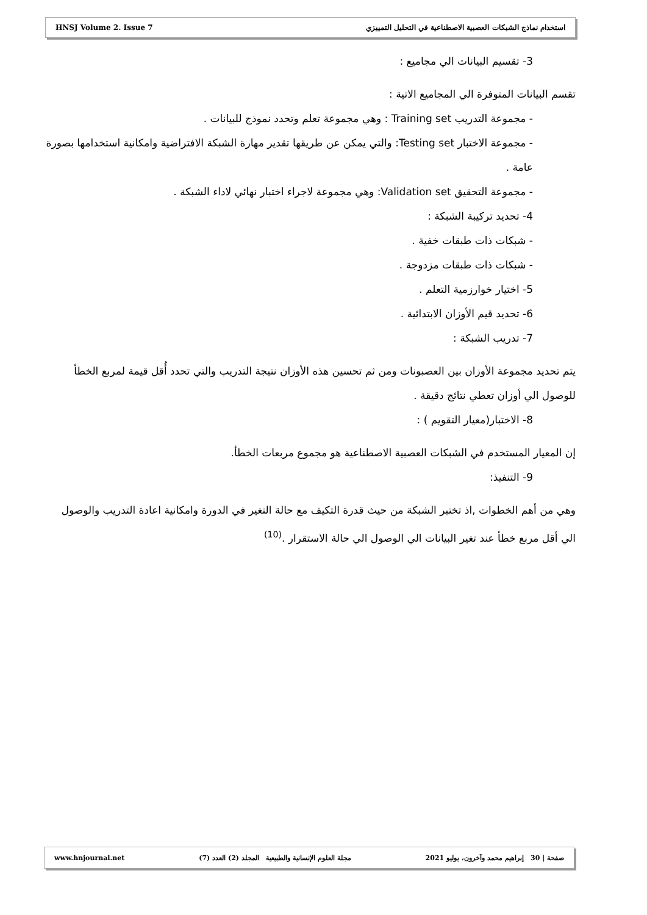HNSJ Volume 2. Issue 7 استخدام نماذج الشبكات العصبية الاصطناعية في التحليل التمييزي
3- تقسيم البيانات الي مجاميع :
تقسم البيانات المتوفرة الي المجاميع الاتية :
- مجموعة التدريب Training set : وهي مجموعة تعلم وتحدد نموذج للبيانات .
- مجموعة الاختبار Testing set: والتي يمكن عن طريقها تقدير مهارة الشبكة الافتراضية وامكانية استخدامها بصورة عامة .
- مجموعة التحقيق Validation set: وهي مجموعة لاجراء اختبار نهائي لاداء الشبكة .
4- تحديد تركيبة الشبكة :
- شبكات ذات طبقات خفية .
- شبكات ذات طبقات مزدوجة .
5- اختيار خوارزمية التعلم .
6- تحديد قيم الأوزان الابتدائية .
7- تدريب الشبكة :
يتم تحديد مجموعة الأوزان بين العصبونات ومن ثم تحسين هذه الأوزان نتيجة التدريب والتي تحدد أُقل قيمة لمربع الخطأ للوصول الي أوزان تعطي نتائج دقيقة .
8- الاختبار(معيار التقويم ) :
إن المعيار المستخدم في الشبكات العصبية الاصطناعية هو مجموع مربعات الخطأ.
9- التنفيذ:
وهي من أهم الخطوات ,اذ تختبر الشبكة من حيث قدرة التكيف مع حالة التغير في الدورة وامكانية اعادة التدريب والوصول الي أقل مربع خطأ عند تغير البيانات الي الوصول الي حالة الاستقرار .<sup>(10)</sup>
صفحة | 30 إبراهيم محمد وآخرون، يوليو 2021 مجلة العلوم الإنسانية والطبيعية المجلد (2) العدد (7) www.hnjournal.net